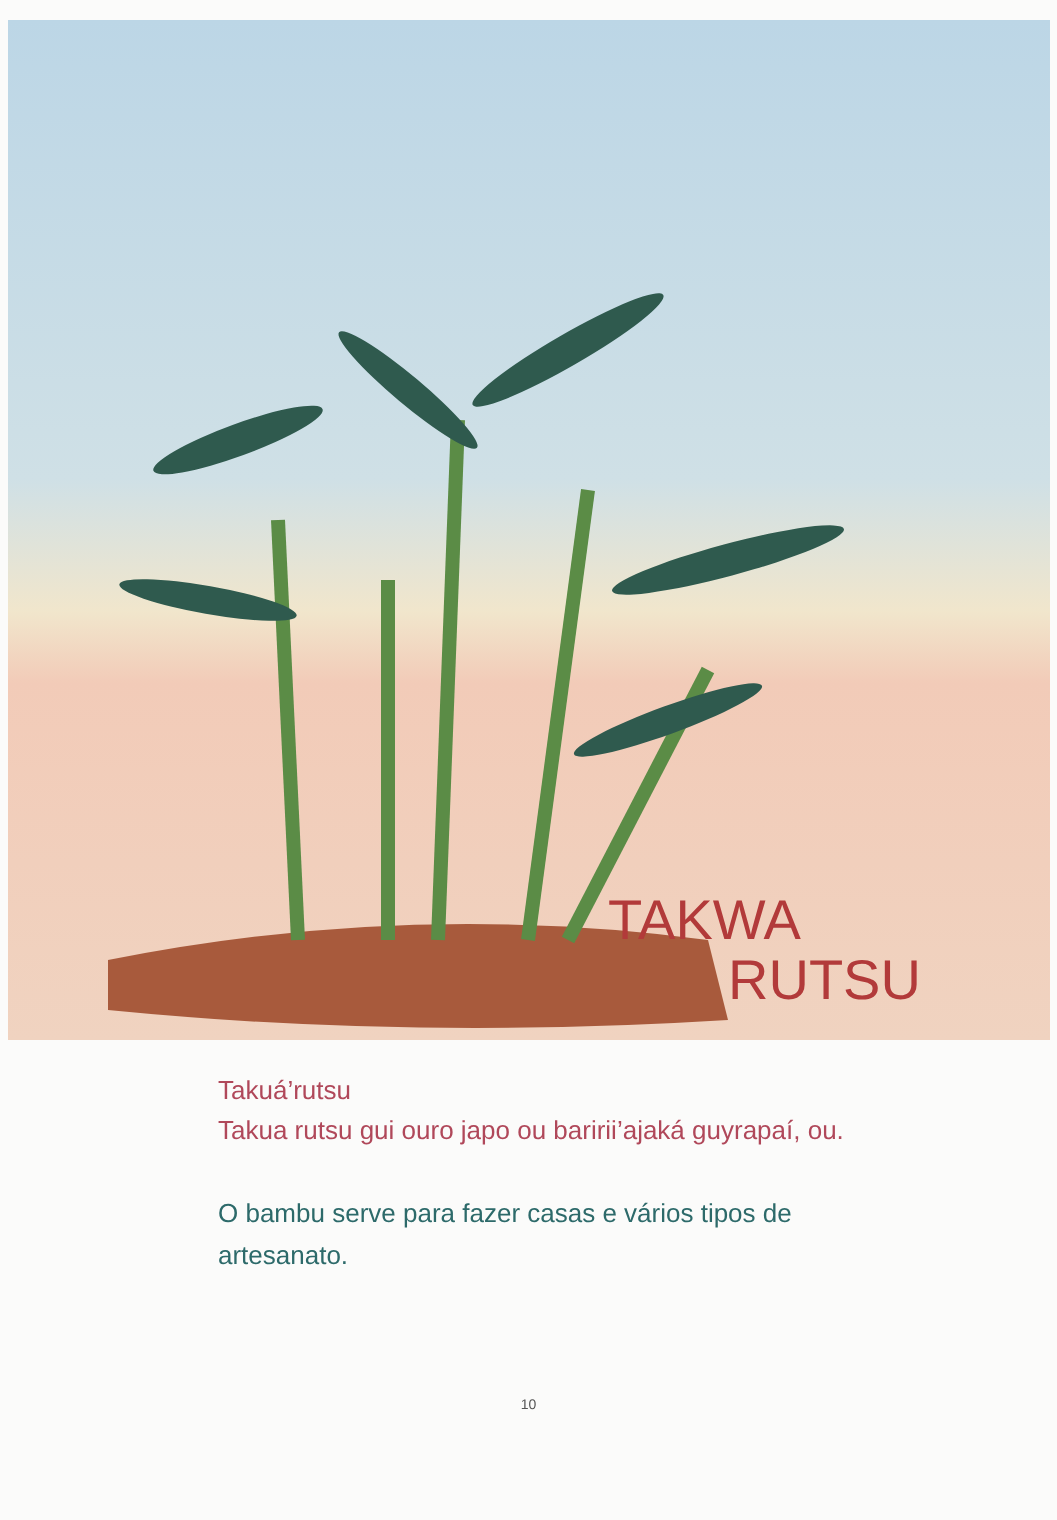TAKWA
RUTSU
Takuá’rutsu
Takua rutsu gui ouro japo ou baririi’ajaká guyrapaí, ou.
O bambu serve para fazer casas e vários tipos de artesanato.
10